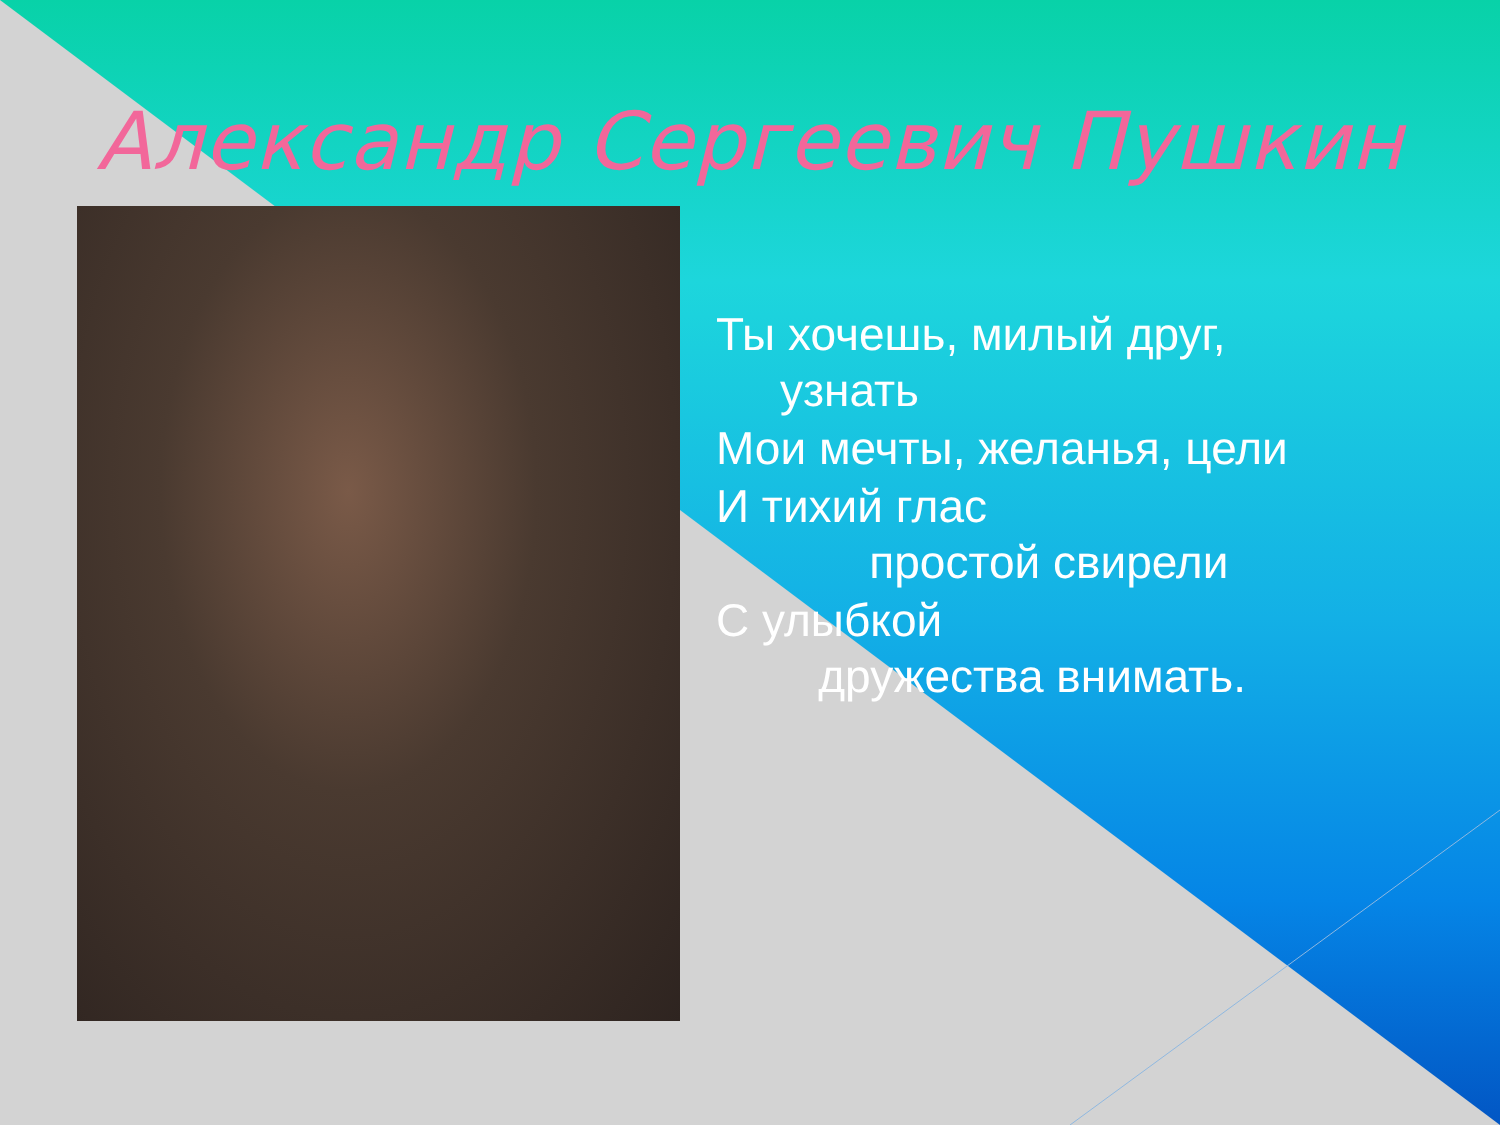Александр Сергеевич Пушкин
Ты хочешь, милый друг,
узнать
Мои мечты, желанья, цели
И тихий глас
простой свирели
С улыбкой
дружества внимать.